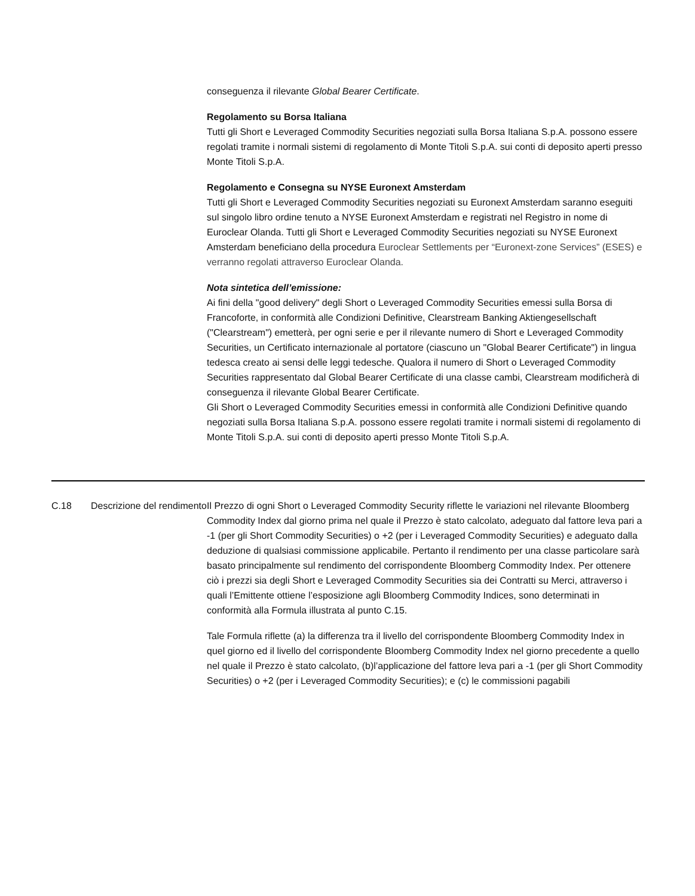conseguenza il rilevante Global Bearer Certificate.
Regolamento su Borsa Italiana
Tutti gli Short e Leveraged Commodity Securities negoziati sulla Borsa Italiana S.p.A. possono essere regolati tramite i normali sistemi di regolamento di Monte Titoli S.p.A. sui conti di deposito aperti presso Monte Titoli S.p.A.
Regolamento e Consegna su NYSE Euronext Amsterdam
Tutti gli Short e Leveraged Commodity Securities negoziati su Euronext Amsterdam saranno eseguiti sul singolo libro ordine tenuto a NYSE Euronext Amsterdam e registrati nel Registro in nome di Euroclear Olanda. Tutti gli Short e Leveraged Commodity Securities negoziati su NYSE Euronext Amsterdam beneficiano della procedura Euroclear Settlements per “Euronext-zone Services” (ESES) e verranno regolati attraverso Euroclear Olanda.
Nota sintetica dell’emissione:
Ai fini della "good delivery" degli Short o Leveraged Commodity Securities emessi sulla Borsa di Francoforte, in conformità alle Condizioni Definitive, Clearstream Banking Aktiengesellschaft ("Clearstream") emetterà, per ogni serie e per il rilevante numero di Short e Leveraged Commodity Securities, un Certificato internazionale al portatore (ciascuno un "Global Bearer Certificate") in lingua tedesca creato ai sensi delle leggi tedesche. Qualora il numero di Short o Leveraged Commodity Securities rappresentato dal Global Bearer Certificate di una classe cambi, Clearstream modificherà di conseguenza il rilevante Global Bearer Certificate.
Gli Short o Leveraged Commodity Securities emessi in conformità alle Condizioni Definitive quando negoziati sulla Borsa Italiana S.p.A. possono essere regolati tramite i normali sistemi di regolamento di Monte Titoli S.p.A. sui conti di deposito aperti presso Monte Titoli S.p.A.
| C.18 | Descrizione del rendimento | Il Prezzo di ogni Short o Leveraged Commodity Security riflette le variazioni nel rilevante Bloomberg Commodity Index dal giorno prima nel quale il Prezzo è stato calcolato, adeguato dal fattore leva pari a -1 (per gli Short Commodity Securities) o +2 (per i Leveraged Commodity Securities) e adeguato dalla deduzione di qualsiasi commissione applicabile. Pertanto il rendimento per una classe particolare sarà basato principalmente sul rendimento del corrispondente Bloomberg Commodity Index. Per ottenere ciò i prezzi sia degli Short e Leveraged Commodity Securities sia dei Contratti su Merci, attraverso i quali l’Emittente ottiene l’esposizione agli Bloomberg Commodity Indices, sono determinati in conformità alla Formula illustrata al punto C.15. Tale Formula riflette (a) la differenza tra il livello del corrispondente Bloomberg Commodity Index in quel giorno ed il livello del corrispondente Bloomberg Commodity Index nel giorno precedente a quello nel quale il Prezzo è stato calcolato, (b)l’applicazione del fattore leva pari a -1 (per gli Short Commodity Securities) o +2 (per i Leveraged Commodity Securities); e (c) le commissioni pagabili |